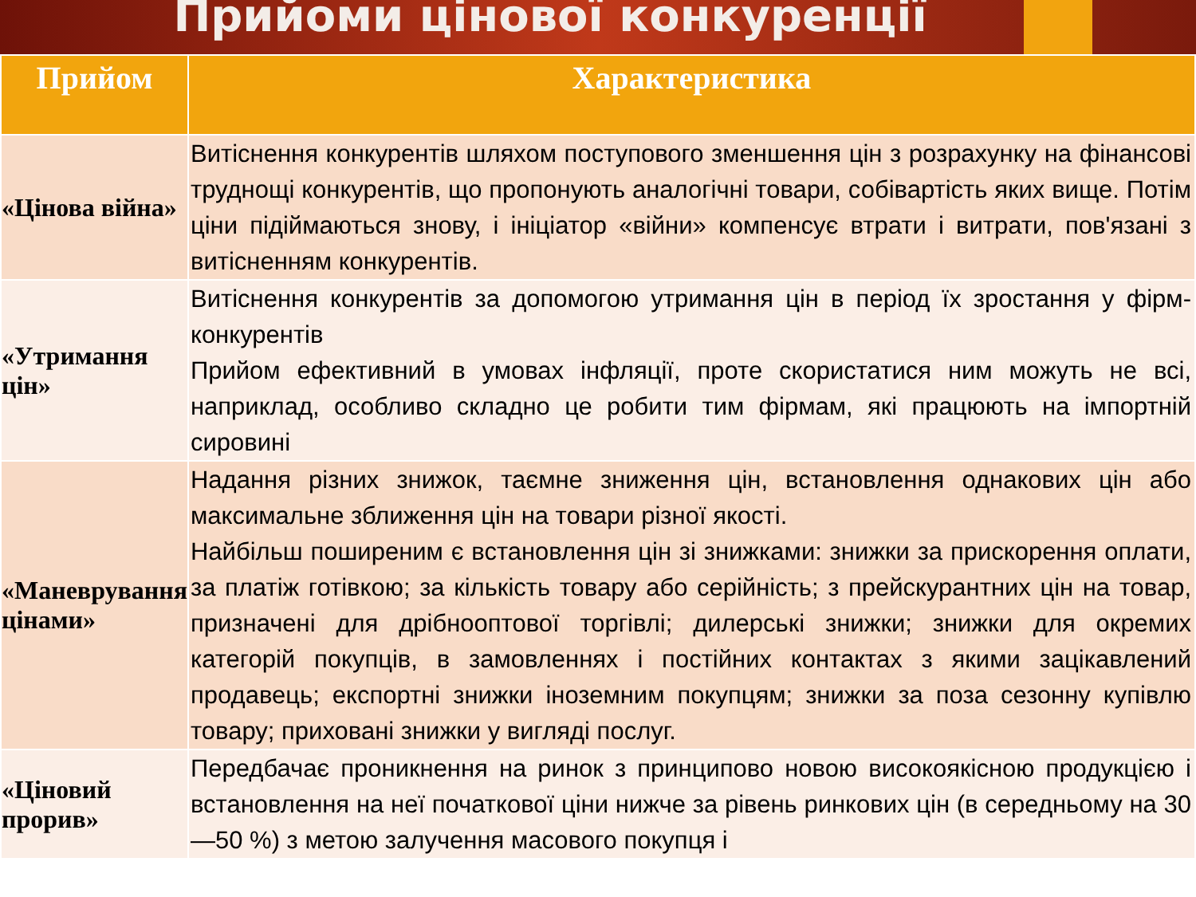Прийоми цінової конкуренції
| Прийом | Характеристика |
| --- | --- |
| «Цінова війна» | Витіснення конкурентів шляхом поступового зменшення цін з розрахунку на фінансові труднощі конкурентів, що пропонують аналогічні товари, собівартість яких вище. Потім ціни підіймаються знову, і ініціатор «війни» компенсує втрати і витрати, пов'язані з витісненням конкурентів. |
| «Утримання цін» | Витіснення конкурентів за допомогою утримання цін в період їх зростання у фірм-конкурентів Прийом ефективний в умовах інфляції, проте скористатися ним можуть не всі, наприклад, особливо складно це робити тим фірмам, які працюють на імпортній сировині |
| «Маневрування цінами» | Надання різних знижок, таємне зниження цін, встановлення однакових цін або максимальне зближення цін на товари різної якості. Найбільш поширеним є встановлення цін зі знижками: знижки за прискорення оплати, за платіж готівкою; за кількість товару або серійність; з прейскурантних цін на товар, призначені для дрібнооптової торгівлі; дилерські знижки; знижки для окремих категорій покупців, в замовленнях і постійних контактах з якими зацікавлений продавець; експортні знижки іноземним покупцям; знижки за поза сезонну купівлю товару; приховані знижки у вигляді послуг. |
| «Ціновий прорив» | Передбачає проникнення на ринок з принципово новою високоякісною продукцією і встановлення на неї початкової ціни нижче за рівень ринкових цін (в середньому на 30—50 %) з метою залучення масового покупця і |